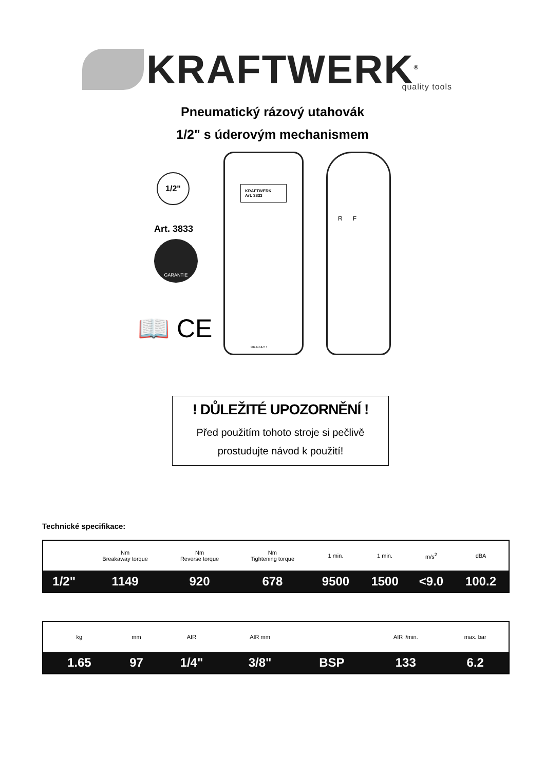KRAFTWERK<sup>®</sup> quality tools
Pneumatický rázový utahovák
1/2" s úderovým mechanismem
1/2"
Art. 3833
GARANTIE
📖 CE
KRAFTWERK
Art. 3833
OIL DAILY !
R F
! DŮLEŽITÉ UPOZORNĚNÍ !
Před použitím tohoto stroje si pečlivě
prostudujte návod k použití!
Technické specifikace:
| | Nm Breakaway torque | Nm Reverse torque | Nm Tightening torque | 1 min. | 1 min. | m/s<sup>2</sup> | dBA |
| --- | --- | --- | --- | --- | --- | --- | --- |
| 1/2" | 1149 | 920 | 678 | 9500 | 1500 | <9.0 | 100.2 |
| kg | mm | AIR | AIR mm | | AIR l/min. | max. bar |
| --- | --- | --- | --- | --- | --- | --- |
| 1.65 | 97 | 1/4" | 3/8" | BSP | 133 | 6.2 |